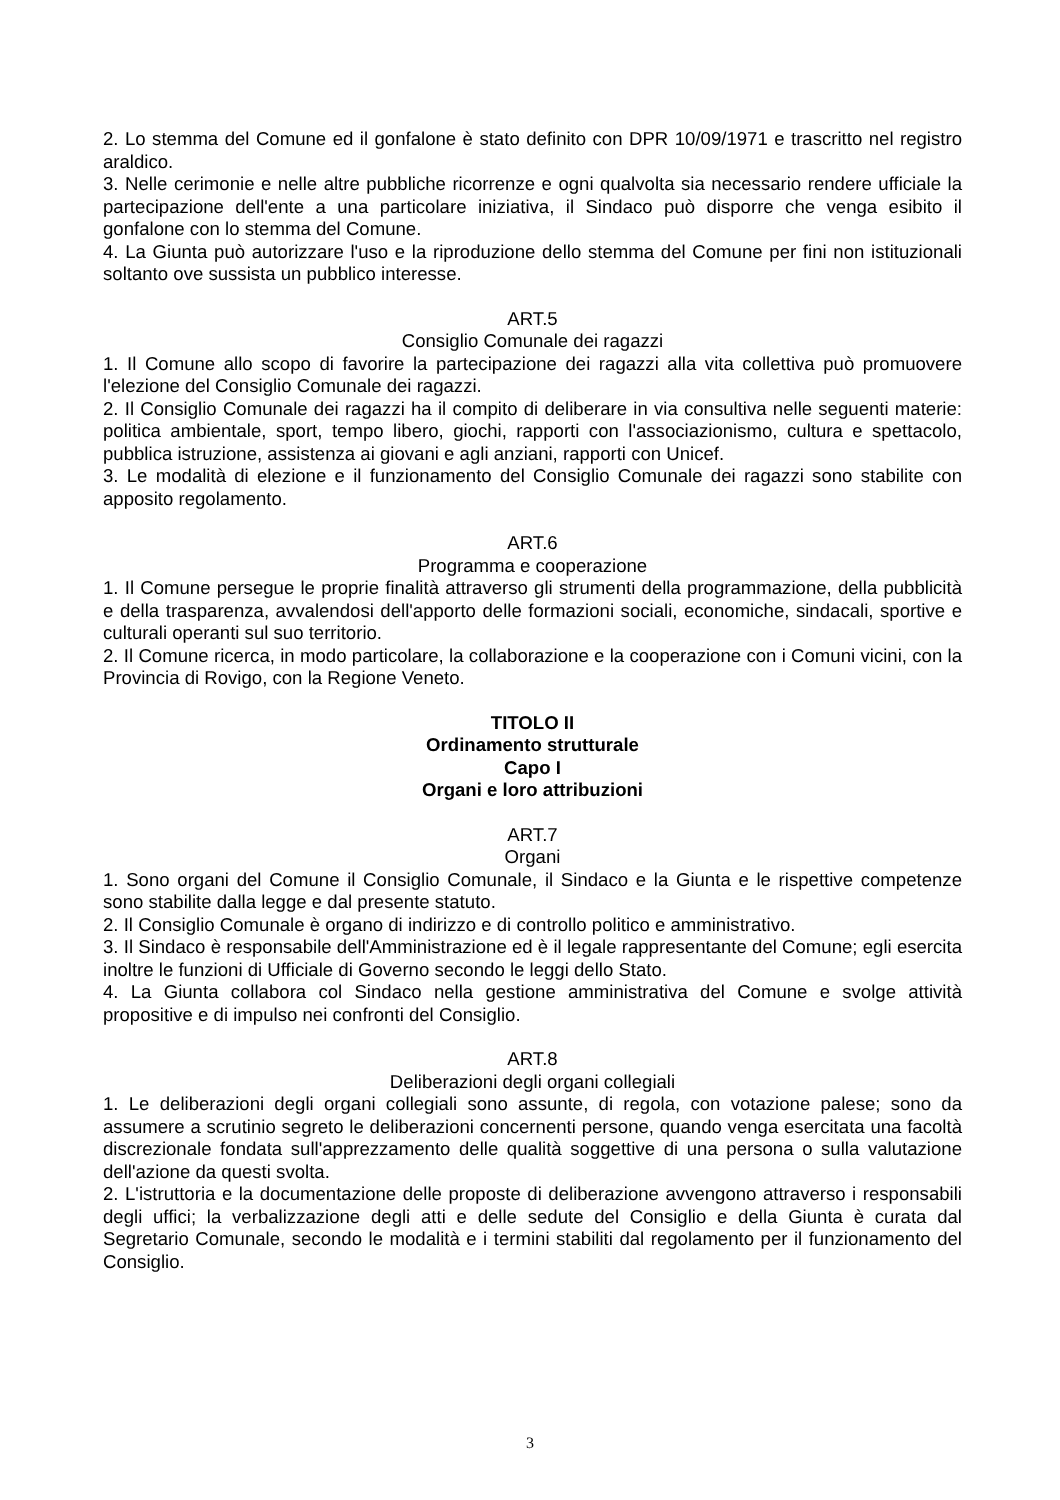2. Lo stemma del Comune ed il gonfalone è stato definito con DPR 10/09/1971 e trascritto nel registro araldico.
3. Nelle cerimonie e nelle altre pubbliche ricorrenze e ogni qualvolta sia necessario rendere ufficiale la partecipazione dell'ente a una particolare iniziativa, il Sindaco può disporre che venga esibito il gonfalone con lo stemma del Comune.
4. La Giunta può autorizzare l'uso e la riproduzione dello stemma del Comune per fini non istituzionali soltanto ove sussista un pubblico interesse.
ART.5
Consiglio Comunale dei ragazzi
1. Il Comune allo scopo di favorire la partecipazione dei ragazzi alla vita collettiva può promuovere l'elezione del Consiglio Comunale dei ragazzi.
2. Il Consiglio Comunale dei ragazzi ha il compito di deliberare in via consultiva nelle seguenti materie: politica ambientale, sport, tempo libero, giochi, rapporti con l'associazionismo, cultura e spettacolo, pubblica istruzione, assistenza ai giovani e agli anziani, rapporti con Unicef.
3. Le modalità di elezione e il funzionamento del Consiglio Comunale dei ragazzi sono stabilite con apposito regolamento.
ART.6
Programma e cooperazione
1. Il Comune persegue le proprie finalità attraverso gli strumenti della programmazione, della pubblicità e della trasparenza, avvalendosi dell'apporto delle formazioni sociali, economiche, sindacali, sportive e culturali operanti sul suo territorio.
2. Il Comune ricerca, in modo particolare, la collaborazione e la cooperazione con i Comuni vicini, con la Provincia di Rovigo, con la Regione Veneto.
TITOLO II
Ordinamento strutturale
Capo I
Organi e loro attribuzioni
ART.7
Organi
1. Sono organi del Comune il Consiglio Comunale, il Sindaco e la Giunta e le rispettive competenze sono stabilite dalla legge e dal presente statuto.
2. Il Consiglio Comunale è organo di indirizzo e di controllo politico e amministrativo.
3. Il Sindaco è responsabile dell'Amministrazione ed è il legale rappresentante del Comune; egli esercita inoltre le funzioni di Ufficiale di Governo secondo le leggi dello Stato.
4. La Giunta collabora col Sindaco nella gestione amministrativa del Comune e svolge attività propositive e di impulso nei confronti del Consiglio.
ART.8
Deliberazioni degli organi collegiali
1. Le deliberazioni degli organi collegiali sono assunte, di regola, con votazione palese; sono da assumere a scrutinio segreto le deliberazioni concernenti persone, quando venga esercitata una facoltà discrezionale fondata sull'apprezzamento delle qualità soggettive di una persona o sulla valutazione dell'azione da questi svolta.
2. L'istruttoria e la documentazione delle proposte di deliberazione avvengono attraverso i responsabili degli uffici; la verbalizzazione degli atti e delle sedute del Consiglio e della Giunta è curata dal Segretario Comunale, secondo le modalità e i termini stabiliti dal regolamento per il funzionamento del Consiglio.
3